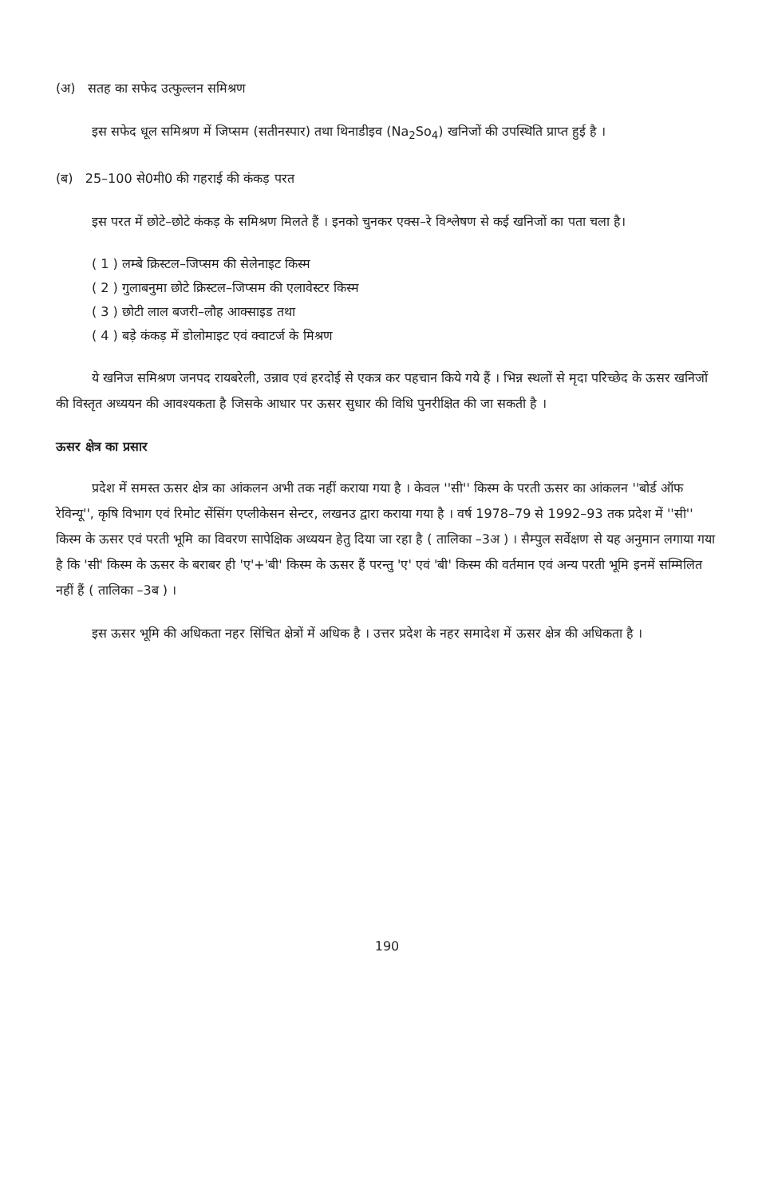(अ) सतह का सफेद उत्फुल्लन समिश्रण
इस सफेद धूल समिश्रण में जिप्सम (सतीनस्पार) तथा थिनाडीइव (Na<sub>2</sub>So<sub>4</sub>) खनिजों की उपस्थिति प्राप्त हुई है ।
(ब) 25–100 से0मी0 की गहराई की कंकड़ परत
इस परत में छोटे–छोटे कंकड़ के समिश्रण मिलते हैं । इनको चुनकर एक्स–रे विश्लेषण से कई खनिजों का पता चला है।
( 1 ) लम्बे क्रिस्टल–जिप्सम की सेलेनाइट किस्म
( 2 ) गुलाबनुमा छोटे क्रिस्टल–जिप्सम की एलावेस्टर किस्म
( 3 ) छोटी लाल बजरी–लौह आक्साइड तथा
( 4 ) बड़े कंकड़ में डोलोमाइट एवं क्वाटर्ज के मिश्रण
ये खनिज समिश्रण जनपद रायबरेली, उन्नाव एवं हरदोई से एकत्र कर पहचान किये गये हैं । भिन्न स्थलों से मृदा परिच्छेद के ऊसर खनिजों की विस्तृत अध्ययन की आवश्यकता है जिसके आधार पर ऊसर सुधार की विधि पुनरीक्षित की जा सकती है ।
ऊसर क्षेत्र का प्रसार
प्रदेश में समस्त ऊसर क्षेत्र का आंकलन अभी तक नहीं कराया गया है । केवल ''सी'' किस्म के परती ऊसर का आंकलन ''बोर्ड ऑफ रेविन्यू'', कृषि विभाग एवं रिमोट सेंसिंग एप्लीकेसन सेन्टर, लखनउ द्वारा कराया गया है । वर्ष 1978–79 से 1992–93 तक प्रदेश में ''सी'' किस्म के ऊसर एवं परती भूमि का विवरण सापेक्षिक अध्ययन हेतु दिया जा रहा है ( तालिका –3अ ) । सैम्पुल सर्वेक्षण से यह अनुमान लगाया गया है कि 'सी' किस्म के ऊसर के बराबर ही 'ए'+'बी' किस्म के ऊसर हैं परन्तु 'ए' एवं 'बी' किस्म की वर्तमान एवं अन्य परती भूमि इनमें सम्मिलित नहीं हैं ( तालिका –3ब ) ।
इस ऊसर भूमि की अधिकता नहर सिंचित क्षेत्रों में अधिक है । उत्तर प्रदेश के नहर समादेश में ऊसर क्षेत्र की अधिकता है ।
190